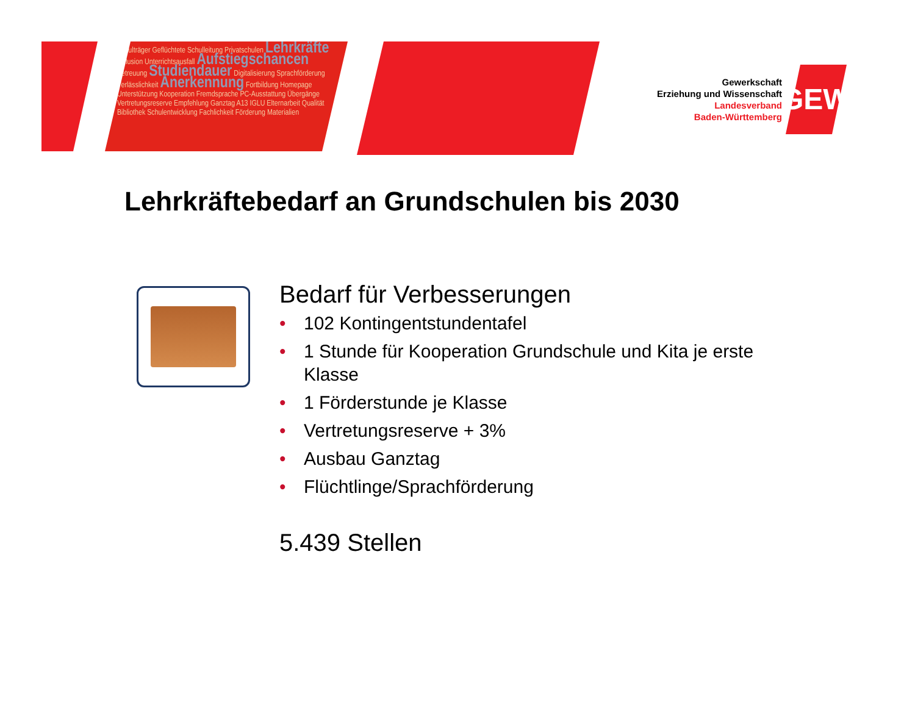Schulträger Geflüchtete Schulleitung Privatschulen Lehrkräfte Inklusion Unterrichtsausfall Aufstiegschancen Betreuung Studiendauer Digitalisierung Sprachförderung Verlässlichkeit Anerkennung Fortbildung Homepage Unterstützung Kooperation Fremdsprache PC-Ausstattung Übergänge Vertretungsreserve Empfehlung Ganztag A13 IGLU Elternarbeit Qualität Bibliothek Schulentwicklung Fachlichkeit Förderung Materialien
Gewerkschaft
Erziehung und Wissenschaft
Landesverband
Baden-Württemberg
GEW
Lehrkräftebedarf an Grundschulen bis 2030
Bedarf für Verbesserungen
• 102 Kontingentstundentafel
• 1 Stunde für Kooperation Grundschule und Kita je erste Klasse
• 1 Förderstunde je Klasse
• Vertretungsreserve + 3%
• Ausbau Ganztag
• Flüchtlinge/Sprachförderung
5.439 Stellen